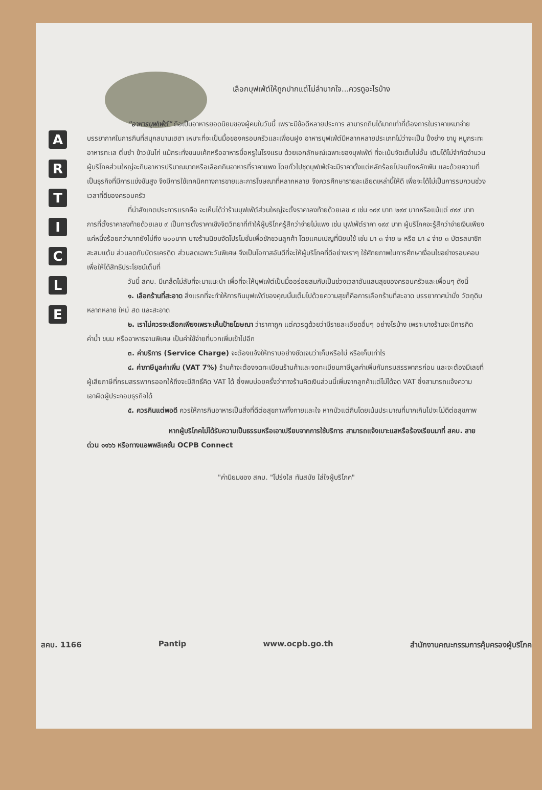A
R
T
I
C
L
E
เลือกบุฟเฟ่ต์ให้ถูกปากแต่ไม่ลำบากใจ...ควรดูอะไรบ้าง
"อาหารบุฟเฟ่ต์" ถือเป็นอาหารยอดนิยมของผู้คนในวันนี้ เพราะมีข้อดีหลายประการ สามารถกินได้มากเท่าที่ต้องการในราคาเหมาจ่าย บรรยากาศในการกินที่สนุกสนานเฮฮา เหมาะที่จะเป็นมื้อของครอบครัวและเพื่อนฝูง อาหารบุฟเฟ่ต์มีหลากหลายประเภทไม่ว่าจะเป็น ปิ้งย่าง ชาบู หมูกระทะ อาหารทะเล ติ่มซำ ข้าวมันไก่ แม้กระทั่งขนมเค้กหรืออาหารมื้อหรูในโรงแรม ด้วยเอกลักษณ์เฉพาะของบุฟเฟ่ต์ ที่จะเน้นจัดเต็มไม่อั้น เติมได้ไม่จำกัดจำนวน ผู้บริโภคส่วนใหญ่จะกินอาหารปริมาณมากหรือเลือกกินอาหารที่ราคาแพง โดยทั่วไปชุดบุฟเฟ่ต์จะมีราคาตั้งแต่หลักร้อยไปจนถึงหลักพัน และด้วยความที่เป็นธุรกิจที่มีการแข่งขันสูง จึงมีการใช้เทคนิคทางการขายและการโฆษณาที่หลากหลาย จึงควรศึกษารายละเอียดเหล่านี้ให้ดี เพื่อจะได้ไม่เป็นการรบกวนช่วงเวลาที่ดีของครอบครัว
ที่น่าสังเกตประการแรกคือ จะเห็นได้ว่าร้านบุฟเฟ่ต์ส่วนใหญ่จะตั้งราคาลงท้ายด้วยเลข ๙ เช่น ๑๙๙ บาท ๒๙๙ บาทหรือแม้แต่ ๙๙๙ บาท การที่ตั้งราคาลงท้ายด้วยเลข ๙ เป็นการตั้งราคาเชิงจิตวิทยาที่ทำให้ผู้บริโภครู้สึกว่าจ่ายไม่แพง เช่น บุฟเฟ่ต์ราคา ๑๙๙ บาท ผู้บริโภคจะรู้สึกว่าจ่ายเงินเพียงแค่หนึ่งร้อยกว่าบาทยังไม่ถึง ๒๐๐บาท บางร้านนิยมจัดโปรโมชั่นเพื่อชักชวนลูกค้า โดยแคมเปญที่นิยมใช้ เช่น มา ๓ จ่าย ๒ หรือ มา ๔ จ่าย ๓ บัตรสมาชิกสะสมแต้ม ส่วนลดกับบัตรเครดิต ส่วนลดเฉพาะวันพิเศษ จึงเป็นโอกาสอันดีที่จะให้ผู้บริโภคที่ดีอย่างเราๆ ใช้ศักยภาพในการศึกษาเงื่อนไขอย่างรอบคอบ เพื่อให้ได้สิทธิประโยชน์เต็มที่
วันนี้ สคบ. มีเคล็ดไม่ลับที่จะมาแนะนำ เพื่อที่จะให้บุฟเฟ่ต์เป็นมื้ออร่อยสมกับเป็นช่วงเวลาอันแสนสุขของครอบครัวและเพื่อนๆ ดังนี้
๑. เลือกร้านที่สะอาด สิ่งแรกที่จะทำให้การกินบุฟเฟ่ต์ของคุณนั้นเต็มไปด้วยความสุขก็คือการเลือกร้านที่สะอาด บรรยากาศน่านั่ง วัตถุดิบหลากหลาย ใหม่ สด และสะอาด
๒. เราไม่ควรจะเลือกเพียงเพราะเห็นป้ายโฆษณา ว่าราคาถูก แต่ควรดูด้วยว่ามีรายละเอียดอื่นๆ อย่างไรบ้าง เพราะบางร้านจะมีการคิดค่าน้ำ ขนม หรืออาหารจานพิเศษ เป็นค่าใช้จ่ายที่บวกเพิ่มเข้าไปอีก
๓. ค่าบริการ (Service Charge) จะต้องแจ้งให้ทราบอย่างชัดเจนว่าเก็บหรือไม่ หรือเก็บเท่าไร
๔. ค่าภาษีมูลค่าเพิ่ม (VAT 7%) ร้านค้าจะต้องจดทะเบียนร้านค้าและจดทะเบียนภาษีมูลค่าเพิ่มกับกรมสรรพากรก่อน และจะต้องมีเลขที่ผู้เสียภาษีที่กรมสรรพากรออกให้ถึงจะมีสิทธิ์คิด VAT ได้ ซึ่งพบบ่อยครั้งว่าทางร้านคิดเงินส่วนนี้เพิ่มจากลูกค้าแต่ไม่ได้จด VAT ซึ่งสามารถแจ้งความเอาผิดผู้ประกอบธุรกิจได้
๕. ควรกินแต่พอดี ควรให้การกินอาหารเป็นสิ่งที่ดีต่อสุขภาพทั้งกายและใจ หากมัวแต่กินโดยเน้นประมาณที่มากเกินไปจะไม่ดีต่อสุขภาพ
หากผู้บริโภคไม่ได้รับความเป็นธรรมหรือเอาเปรียบจากการใช้บริการ สามารถแจ้งเบาะแสหรือร้องเรียนมาที่ สคบ. สายด่วน ๑๑๖๖ หรือทางแอพพลิเคชั่น OCPB Connect
"ค่านิยมของ สคบ. "โปร่งใส ทันสมัย ใส่ใจผู้บริโภค"
สคบ. 1166 Pantip www.ocpb.go.th สำนักงานคณะกรรมการคุ้มครองผู้บริโภค